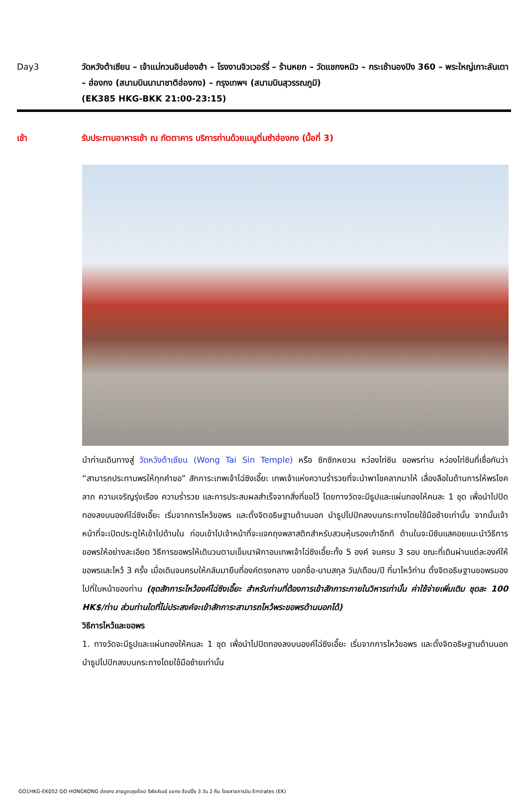Day3 วัดหวังต้าเซียน – เจ้าแม่กวนอิมฮ่องฮำ – โรงงานจิวเวอร์รี่ – ร้านหยก – วัดแชกงหมิว – กระเช้านองปิง 360 – พระใหญ่เกาะลันเตา – ฮ่องกง (สนามบินนานาชาติฮ่องกง) – กรุงเทพฯ (สนามบินสุวรรณภูมิ)
(EK385 HKG-BKK 21:00-23:15)
เช้า รับประทานอาหารเช้า ณ ภัตตาคาร บริการท่านด้วยเมนูติ่มซำฮ่องกง (มื้อที่ 3)
นำท่านเดินทางสู่ วัดหวังต้าเซียน (Wong Tai Sin Temple) หรือ ซิกซิกหยวน หว่องไท่ซิน ขอพรท่าน หว่องไท่ซินที่เชื่อกันว่า “สามารถประทานพรให้ทุกคำขอ” สักการะเทพเจ้าไฉ่ซิงเอี๊ยะ เทพเจ้าแห่งความร่ำรวยที่จะนำพาโชคลาภมาให้ เลื่องลือในด้านการให้พรโชคลาภ ความเจริญรุ่งเรือง ความร่ำรวย และการประสบผลสำเร็จจากสิ่งที่ขอไว้ โดยทางวัดจะมีธูปและแผ่นทองให้คนละ 1 ชุด เพื่อนำไปปิดทองลงบนองค์ไฉ่ซิงเอี๊ยะ เริ่มจากการไหว้ขอพร และตั้งจิตอธิษฐานด้านนอก นำธูปไปปักลงบนกระถางโดยใช้มือซ้ายเท่านั้น จากนั้นเจ้าหน้าที่จะเปิดประตูให้เข้าไปด้านใน ก่อนเข้าไปเจ้าหน้าที่จะแจกถุงพลาสติกสำหรับสวมหุ้มรองเท้าอีกที ด้านในจะมีซินแสคอยแนะนำวิธีการขอพรให้อย่างละเอียด วิธีการขอพรให้เดินวนตามเข็มนาฬิกาอบเทพเจ้าไฉ่ซิงเอี๊ยะทั้ง 5 องค์ จนครบ 3 รอบ ขณะที่เดินผ่านแต่ละองค์ให้ขอพรและไหว้ 3 ครั้ง เมื่อเดินจนครบให้กลับมายืนที่องค์ตรงกลาง บอกชื่อ-นามสกุล วัน/เดือน/ปี ที่มาไหว้ท่าน ตั้งจิตอธิษฐานขอพรมองไปที่ใบหน้าของท่าน (ชุดสักการะไหว้องค์ไฉ่ซิงเอี๊ยะ สำหรับท่านที่ต้องการเข้าสักการะภายในวิหารเท่านั้น ค่าใช้จ่ายเพิ่มเติม ชุดละ 100 HK$/ท่าน ส่วนท่านใดที่ไม่ประสงค์จะเข้าสักการะสามารถไหว้พระขอพรด้านนอกได้)
วิธีการไหว้และขอพร
1. ทางวัดจะมีธูปและแผ่นทองให้คนละ 1 ชุด เพื่อนำไปปิดทองลงบนองค์ไฉ่ซิงเอี๊ยะ เริ่มจากการไหว้ขอพร และตั้งจิตอธิษฐานด้านนอก นำธูปไปปักลงบนกระถางโดยใช้มือซ้ายเท่านั้น
GO1HKG-EK052 GO HONGKONG ฮ่องกง สายมูตะลุยช้อป รีพัลส์เบย์ แชกง ช้อปปิ้ง 3 วัน 2 คืน โดยสายการบิน Emirates (EK)